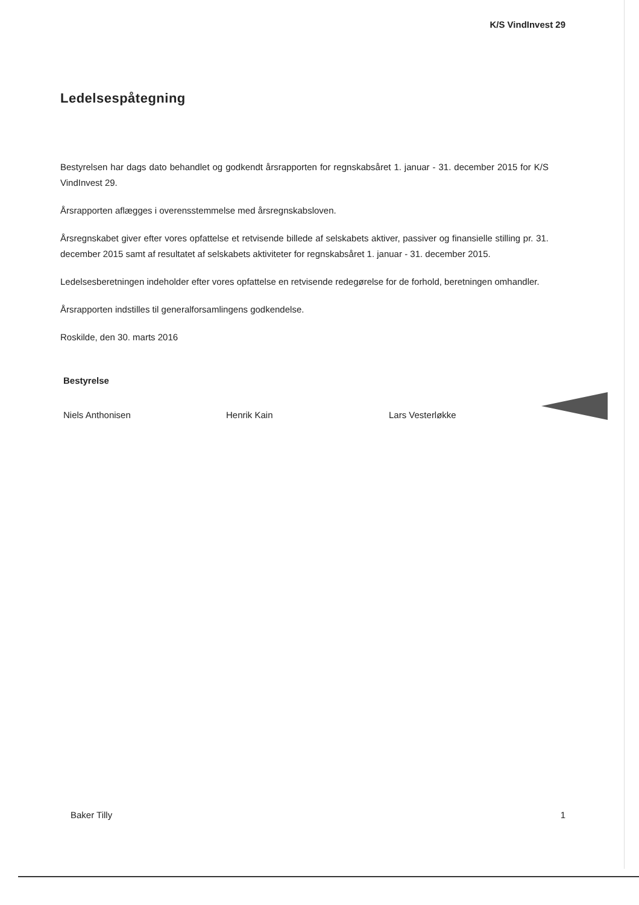K/S VindInvest 29
Ledelsespåtegning
Bestyrelsen har dags dato behandlet og godkendt årsrapporten for regnskabsåret 1. januar - 31. december 2015 for K/S VindInvest 29.
Årsrapporten aflægges i overensstemmelse med årsregnskabsloven.
Årsregnskabet giver efter vores opfattelse et retvisende billede af selskabets aktiver, passiver og finansielle stilling pr. 31. december 2015 samt af resultatet af selskabets aktiviteter for regnskabsåret 1. januar - 31. december 2015.
Ledelsesberetningen indeholder efter vores opfattelse en retvisende redegørelse for de forhold, beretningen omhandler.
Årsrapporten indstilles til generalforsamlingens godkendelse.
Roskilde, den 30. marts 2016
Bestyrelse
Niels Anthonisen Henrik Kain Lars Vesterløkke
Baker Tilly 1